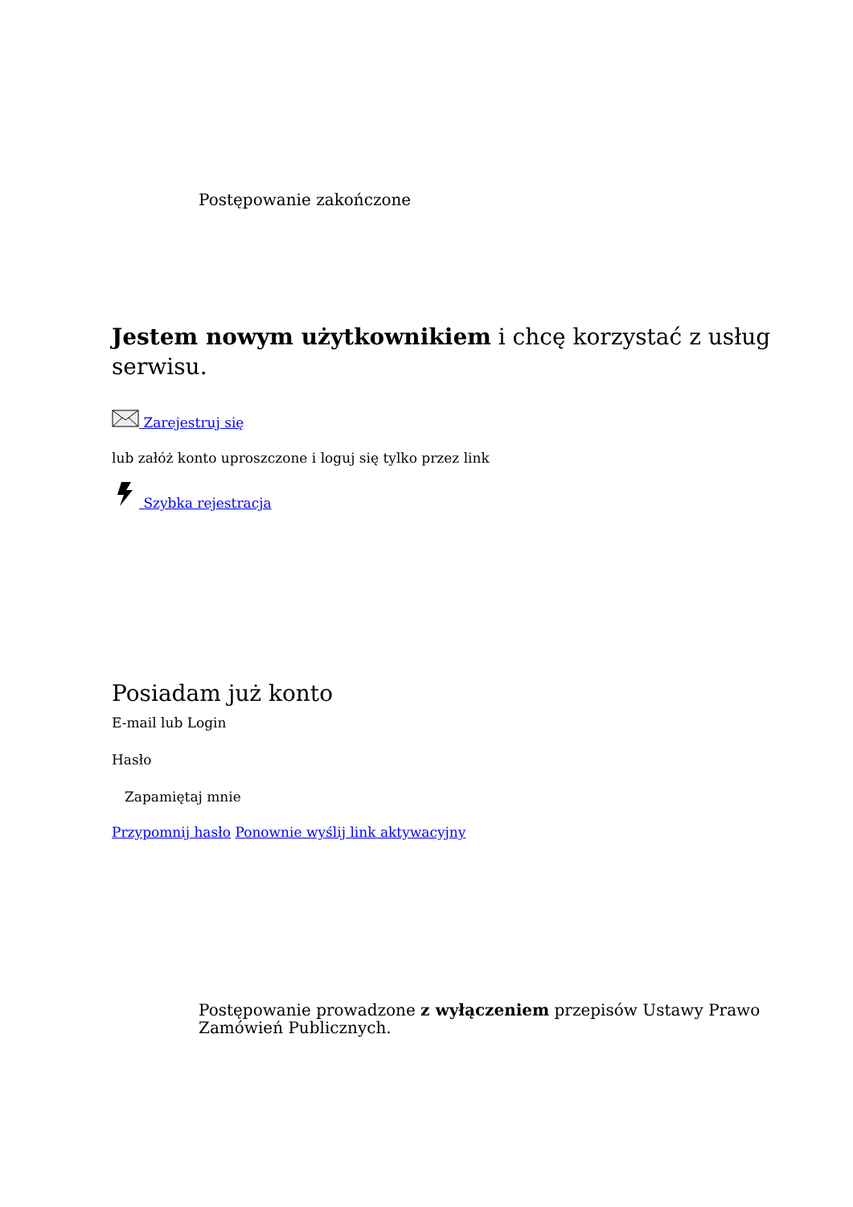Postępowanie zakończone
Jestem nowym użytkownikiem i chcę korzystać z usług serwisu.
Zarejestruj się
lub załóż konto uproszczone i loguj się tylko przez link
Szybka rejestracja
Posiadam już konto
E-mail lub Login
Hasło
Zapamiętaj mnie
Przypomnij hasło Ponownie wyślij link aktywacyjny
Postępowanie prowadzone z wyłączeniem przepisów Ustawy Prawo Zamówień Publicznych.